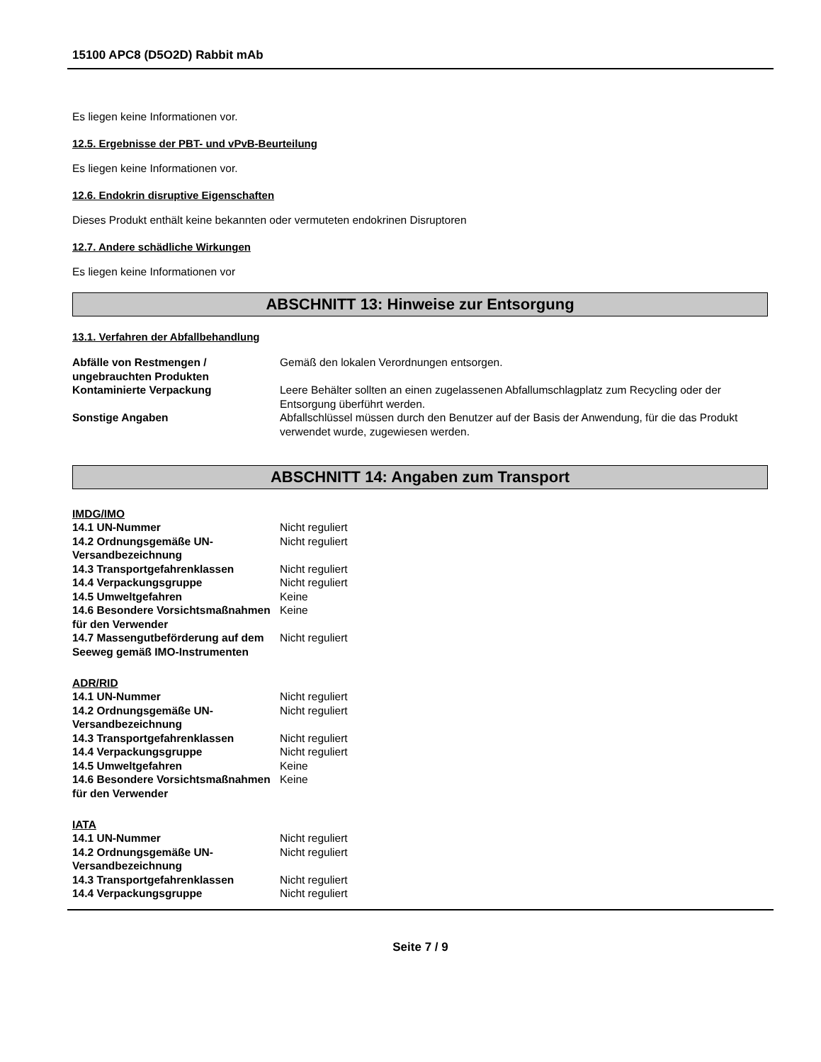15100 APC8 (D5O2D) Rabbit mAb
Es liegen keine Informationen vor.
12.5. Ergebnisse der PBT- und vPvB-Beurteilung
Es liegen keine Informationen vor.
12.6. Endokrin disruptive Eigenschaften
Dieses Produkt enthält keine bekannten oder vermuteten endokrinen Disruptoren
12.7. Andere schädliche Wirkungen
Es liegen keine Informationen vor
ABSCHNITT 13: Hinweise zur Entsorgung
13.1. Verfahren der Abfallbehandlung
| Abfälle von Restmengen / ungebrauchten Produkten | Gemäß den lokalen Verordnungen entsorgen. |
| Kontaminierte Verpackung | Leere Behälter sollten an einen zugelassenen Abfallumschlagplatz zum Recycling oder der Entsorgung überführt werden. |
| Sonstige Angaben | Abfallschlüssel müssen durch den Benutzer auf der Basis der Anwendung, für die das Produkt verwendet wurde, zugewiesen werden. |
ABSCHNITT 14: Angaben zum Transport
IMDG/IMO
| 14.1 UN-Nummer | Nicht reguliert |
| 14.2 Ordnungsgemäße UN-Versandbezeichnung | Nicht reguliert |
| 14.3 Transportgefahrenklassen | Nicht reguliert |
| 14.4 Verpackungsgruppe | Nicht reguliert |
| 14.5 Umweltgefahren | Keine |
| 14.6 Besondere Vorsichtsmaßnahmen für den Verwender | Keine |
| 14.7 Massengutbeförderung auf dem Seeweg gemäß IMO-Instrumenten | Nicht reguliert |
ADR/RID
| 14.1 UN-Nummer | Nicht reguliert |
| 14.2 Ordnungsgemäße UN-Versandbezeichnung | Nicht reguliert |
| 14.3 Transportgefahrenklassen | Nicht reguliert |
| 14.4 Verpackungsgruppe | Nicht reguliert |
| 14.5 Umweltgefahren | Keine |
| 14.6 Besondere Vorsichtsmaßnahmen für den Verwender | Keine |
IATA
| 14.1 UN-Nummer | Nicht reguliert |
| 14.2 Ordnungsgemäße UN-Versandbezeichnung | Nicht reguliert |
| 14.3 Transportgefahrenklassen | Nicht reguliert |
| 14.4 Verpackungsgruppe | Nicht reguliert |
Seite 7 / 9